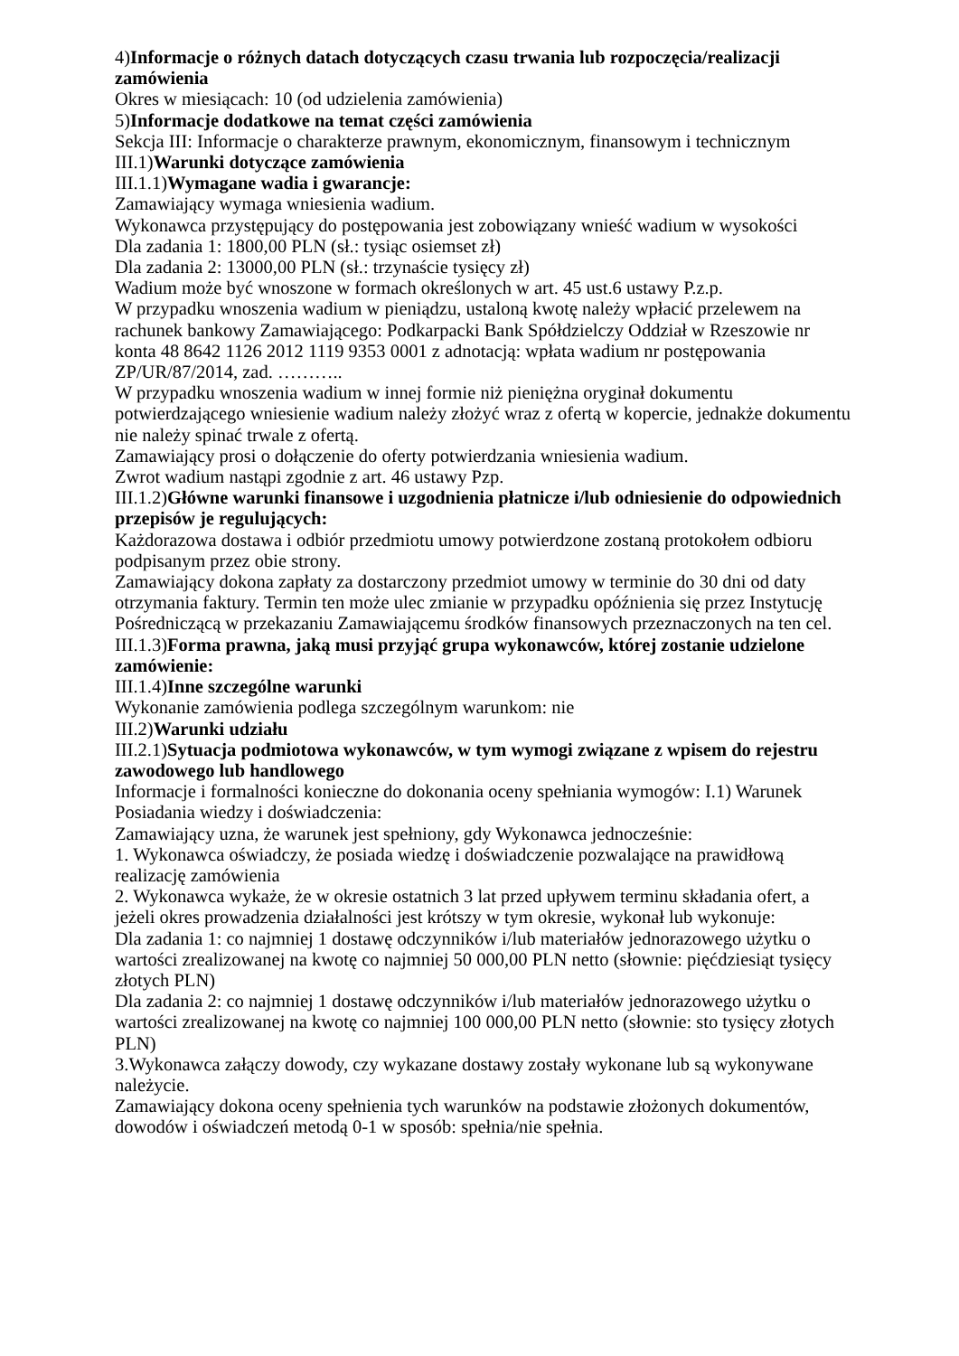4)Informacje o różnych datach dotyczących czasu trwania lub rozpoczęcia/realizacji zamówienia
Okres w miesiącach: 10 (od udzielenia zamówienia)
5)Informacje dodatkowe na temat części zamówienia
Sekcja III: Informacje o charakterze prawnym, ekonomicznym, finansowym i technicznym
III.1)Warunki dotyczące zamówienia
III.1.1)Wymagane wadia i gwarancje:
Zamawiający wymaga wniesienia wadium.
Wykonawca przystępujący do postępowania jest zobowiązany wnieść wadium w wysokości
Dla zadania 1: 1800,00 PLN (sł.: tysiąc osiemset zł)
Dla zadania 2: 13000,00 PLN (sł.: trzynaście tysięcy zł)
Wadium może być wnoszone w formach określonych w art. 45 ust.6 ustawy P.z.p.
W przypadku wnoszenia wadium w pieniądzu, ustaloną kwotę należy wpłacić przelewem na rachunek bankowy Zamawiającego: Podkarpacki Bank Spółdzielczy Oddział w Rzeszowie nr konta 48 8642 1126 2012 1119 9353 0001 z adnotacją: wpłata wadium nr postępowania ZP/UR/87/2014, zad. ………..
W przypadku wnoszenia wadium w innej formie niż pieniężna oryginał dokumentu potwierdzającego wniesienie wadium należy złożyć wraz z ofertą w kopercie, jednakże dokumentu nie należy spinać trwale z ofertą.
Zamawiający prosi o dołączenie do oferty potwierdzania wniesienia wadium.
Zwrot wadium nastąpi zgodnie z art. 46 ustawy Pzp.
III.1.2)Główne warunki finansowe i uzgodnienia płatnicze i/lub odniesienie do odpowiednich przepisów je regulujących:
Każdorazowa dostawa i odbiór przedmiotu umowy potwierdzone zostaną protokołem odbioru podpisanym przez obie strony.
Zamawiający dokona zapłaty za dostarczony przedmiot umowy w terminie do 30 dni od daty otrzymania faktury. Termin ten może ulec zmianie w przypadku opóźnienia się przez Instytucję Pośredniczącą w przekazaniu Zamawiającemu środków finansowych przeznaczonych na ten cel.
III.1.3)Forma prawna, jaką musi przyjąć grupa wykonawców, której zostanie udzielone zamówienie:
III.1.4)Inne szczególne warunki
Wykonanie zamówienia podlega szczególnym warunkom: nie
III.2)Warunki udziału
III.2.1)Sytuacja podmiotowa wykonawców, w tym wymogi związane z wpisem do rejestru zawodowego lub handlowego
Informacje i formalności konieczne do dokonania oceny spełniania wymogów: I.1) Warunek Posiadania wiedzy i doświadczenia:
Zamawiający uzna, że warunek jest spełniony, gdy Wykonawca jednocześnie:
1. Wykonawca oświadczy, że posiada wiedzę i doświadczenie pozwalające na prawidłową realizację zamówienia
2. Wykonawca wykaże, że w okresie ostatnich 3 lat przed upływem terminu składania ofert, a jeżeli okres prowadzenia działalności jest krótszy w tym okresie, wykonał lub wykonuje:
Dla zadania 1: co najmniej 1 dostawę odczynników i/lub materiałów jednorazowego użytku o wartości zrealizowanej na kwotę co najmniej 50 000,00 PLN netto (słownie: pięćdziesiąt tysięcy złotych PLN)
Dla zadania 2: co najmniej 1 dostawę odczynników i/lub materiałów jednorazowego użytku o wartości zrealizowanej na kwotę co najmniej 100 000,00 PLN netto (słownie: sto tysięcy złotych PLN)
3.Wykonawca załączy dowody, czy wykazane dostawy zostały wykonane lub są wykonywane należycie.
Zamawiający dokona oceny spełnienia tych warunków na podstawie złożonych dokumentów, dowodów i oświadczeń metodą 0-1 w sposób: spełnia/nie spełnia.